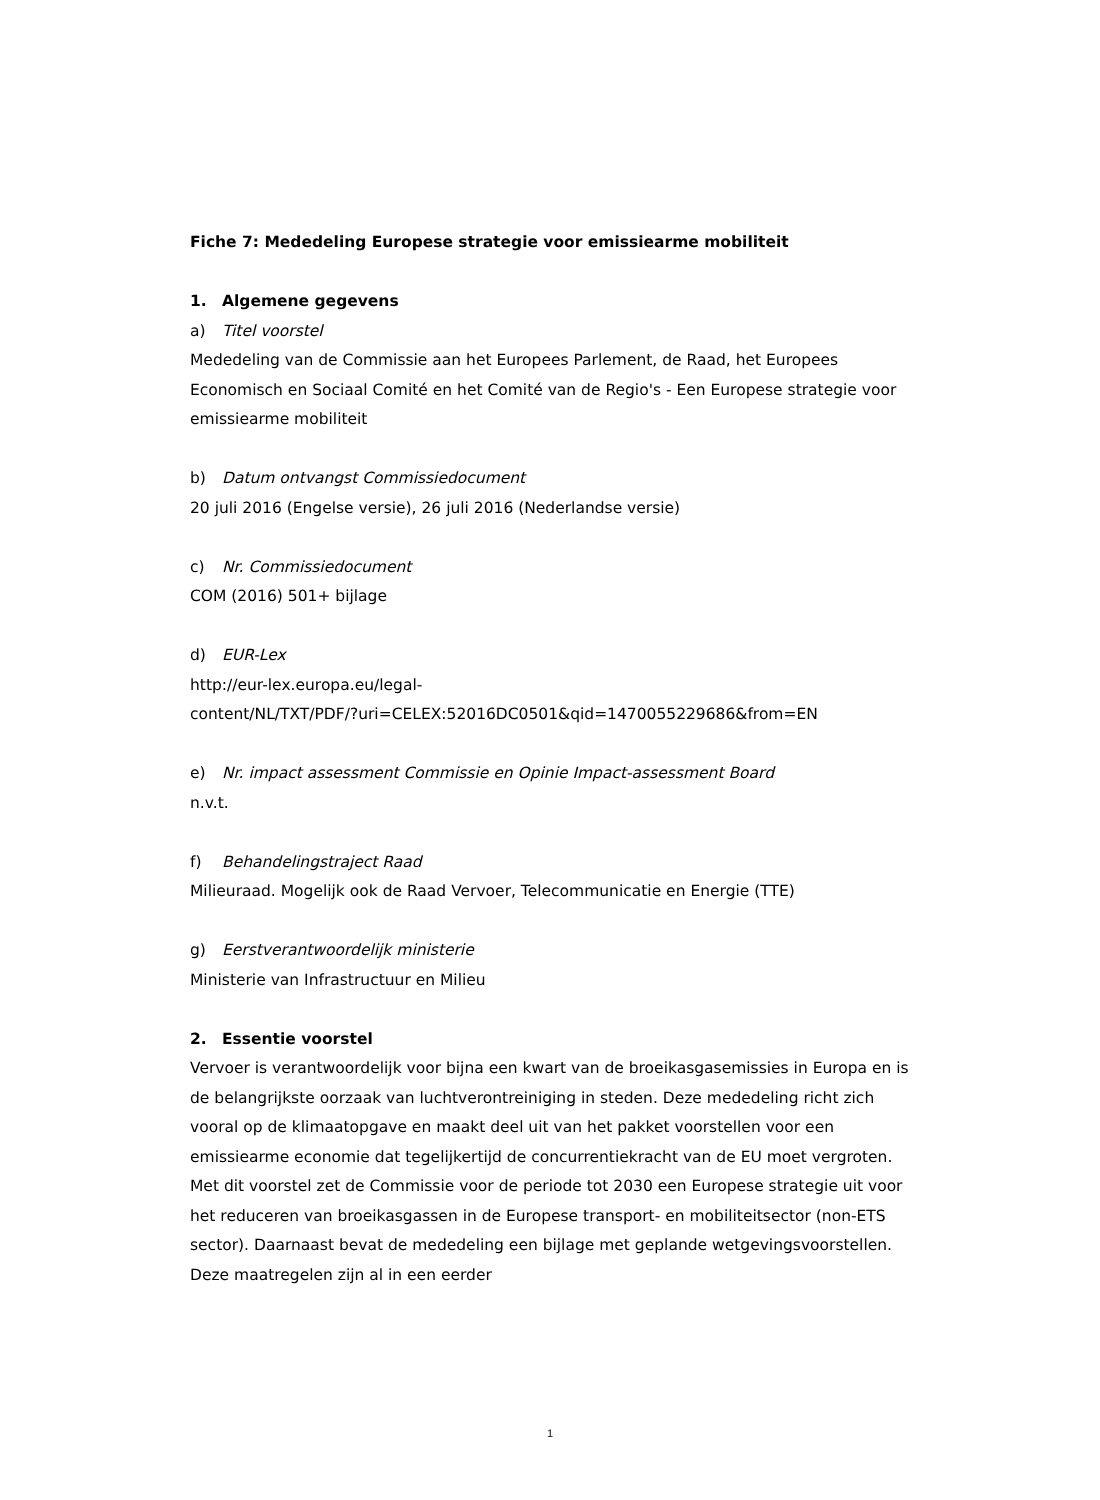Fiche 7: Mededeling Europese strategie voor emissiearme mobiliteit
1. Algemene gegevens
a) Titel voorstel
Mededeling van de Commissie aan het Europees Parlement, de Raad, het Europees Economisch en Sociaal Comité en het Comité van de Regio's - Een Europese strategie voor emissiearme mobiliteit
b) Datum ontvangst Commissiedocument
20 juli 2016 (Engelse versie), 26 juli 2016 (Nederlandse versie)
c) Nr. Commissiedocument
COM (2016) 501+ bijlage
d) EUR-Lex
http://eur-lex.europa.eu/legal-
content/NL/TXT/PDF/?uri=CELEX:52016DC0501&qid=1470055229686&from=EN
e) Nr. impact assessment Commissie en Opinie Impact-assessment Board
n.v.t.
f) Behandelingstraject Raad
Milieuraad. Mogelijk ook de Raad Vervoer, Telecommunicatie en Energie (TTE)
g) Eerstverantwoordelijk ministerie
Ministerie van Infrastructuur en Milieu
2. Essentie voorstel
Vervoer is verantwoordelijk voor bijna een kwart van de broeikasgasemissies in Europa en is de belangrijkste oorzaak van luchtverontreiniging in steden. Deze mededeling richt zich vooral op de klimaatopgave en maakt deel uit van het pakket voorstellen voor een emissiearme economie dat tegelijkertijd de concurrentiekracht van de EU moet vergroten. Met dit voorstel zet de Commissie voor de periode tot 2030 een Europese strategie uit voor het reduceren van broeikasgassen in de Europese transport- en mobiliteitsector (non-ETS sector). Daarnaast bevat de mededeling een bijlage met geplande wetgevingsvoorstellen. Deze maatregelen zijn al in een eerder
1